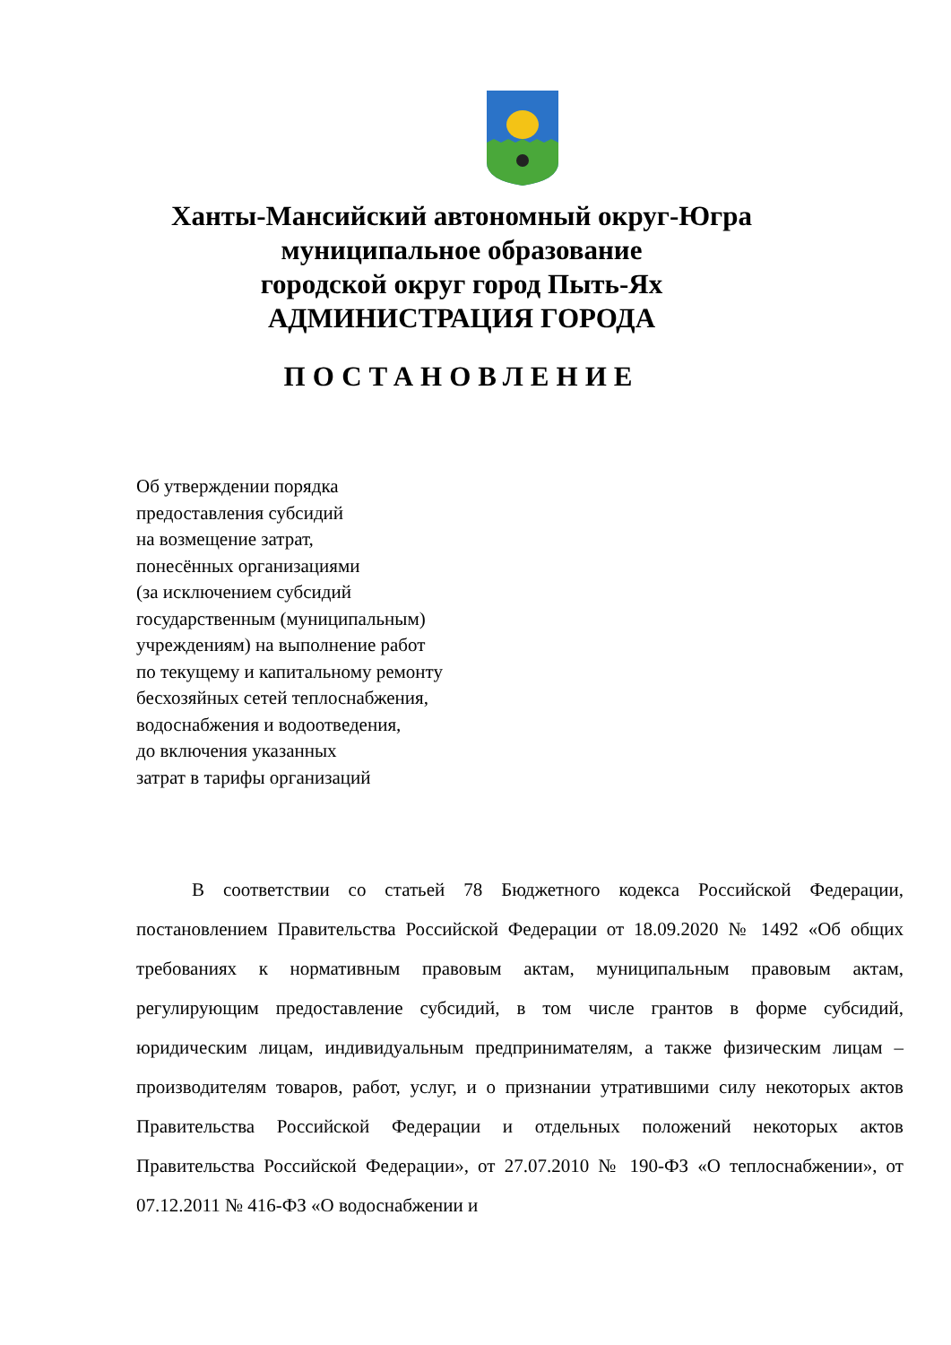Ханты-Мансийский автономный округ-Югра
муниципальное образование
городской округ город Пыть-Ях
АДМИНИСТРАЦИЯ ГОРОДА
ПОСТАНОВЛЕНИЕ
Об утверждении порядка
предоставления субсидий
на возмещение затрат,
понесённых организациями
(за исключением субсидий
государственным (муниципальным)
учреждениям) на выполнение работ
по текущему и капитальному ремонту
бесхозяйных сетей теплоснабжения,
водоснабжения и водоотведения,
до включения указанных
затрат в тарифы организаций
В соответствии со статьей 78 Бюджетного кодекса Российской Федерации, постановлением Правительства Российской Федерации от 18.09.2020 № 1492 «Об общих требованиях к нормативным правовым актам, муниципальным правовым актам, регулирующим предоставление субсидий, в том числе грантов в форме субсидий, юридическим лицам, индивидуальным предпринимателям, а также физическим лицам – производителям товаров, работ, услуг, и о признании утратившими силу некоторых актов Правительства Российской Федерации и отдельных положений некоторых актов Правительства Российской Федерации», от 27.07.2010 № 190-ФЗ «О теплоснабжении», от 07.12.2011 № 416-ФЗ «О водоснабжении и